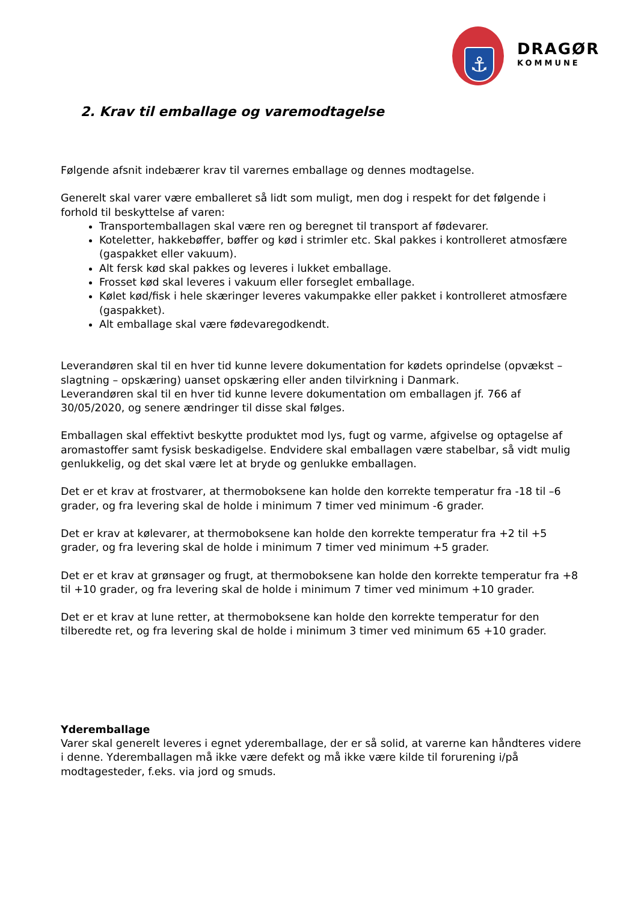⚓
DRAGØR
KOMMUNE
2. Krav til emballage og varemodtagelse
Følgende afsnit indebærer krav til varernes emballage og dennes modtagelse.
Generelt skal varer være emballeret så lidt som muligt, men dog i respekt for det følgende i forhold til beskyttelse af varen:
Transportemballagen skal være ren og beregnet til transport af fødevarer.
Koteletter, hakkebøffer, bøffer og kød i strimler etc. Skal pakkes i kontrolleret atmosfære (gaspakket eller vakuum).
Alt fersk kød skal pakkes og leveres i lukket emballage.
Frosset kød skal leveres i vakuum eller forseglet emballage.
Kølet kød/fisk i hele skæringer leveres vakumpakke eller pakket i kontrolleret atmosfære (gaspakket).
Alt emballage skal være fødevaregodkendt.
Leverandøren skal til en hver tid kunne levere dokumentation for kødets oprindelse (opvækst – slagtning – opskæring) uanset opskæring eller anden tilvirkning i Danmark.
Leverandøren skal til en hver tid kunne levere dokumentation om emballagen jf. 766 af 30/05/2020, og senere ændringer til disse skal følges.
Emballagen skal effektivt beskytte produktet mod lys, fugt og varme, afgivelse og optagelse af aromastoffer samt fysisk beskadigelse. Endvidere skal emballagen være stabelbar, så vidt mulig genlukkelig, og det skal være let at bryde og genlukke emballagen.
Det er et krav at frostvarer, at thermoboksene kan holde den korrekte temperatur fra -18 til –6 grader, og fra levering skal de holde i minimum 7 timer ved minimum -6 grader.
Det er krav at kølevarer, at thermoboksene kan holde den korrekte temperatur fra +2 til +5 grader, og fra levering skal de holde i minimum 7 timer ved minimum +5 grader.
Det er et krav at grønsager og frugt, at thermoboksene kan holde den korrekte temperatur fra +8 til +10 grader, og fra levering skal de holde i minimum 7 timer ved minimum +10 grader.
Det er et krav at lune retter, at thermoboksene kan holde den korrekte temperatur for den tilberedte ret, og fra levering skal de holde i minimum 3 timer ved minimum 65 +10 grader.
Yderemballage
Varer skal generelt leveres i egnet yderemballage, der er så solid, at varerne kan håndteres videre i denne. Yderemballagen må ikke være defekt og må ikke være kilde til forurening i/på modtagesteder, f.eks. via jord og smuds.